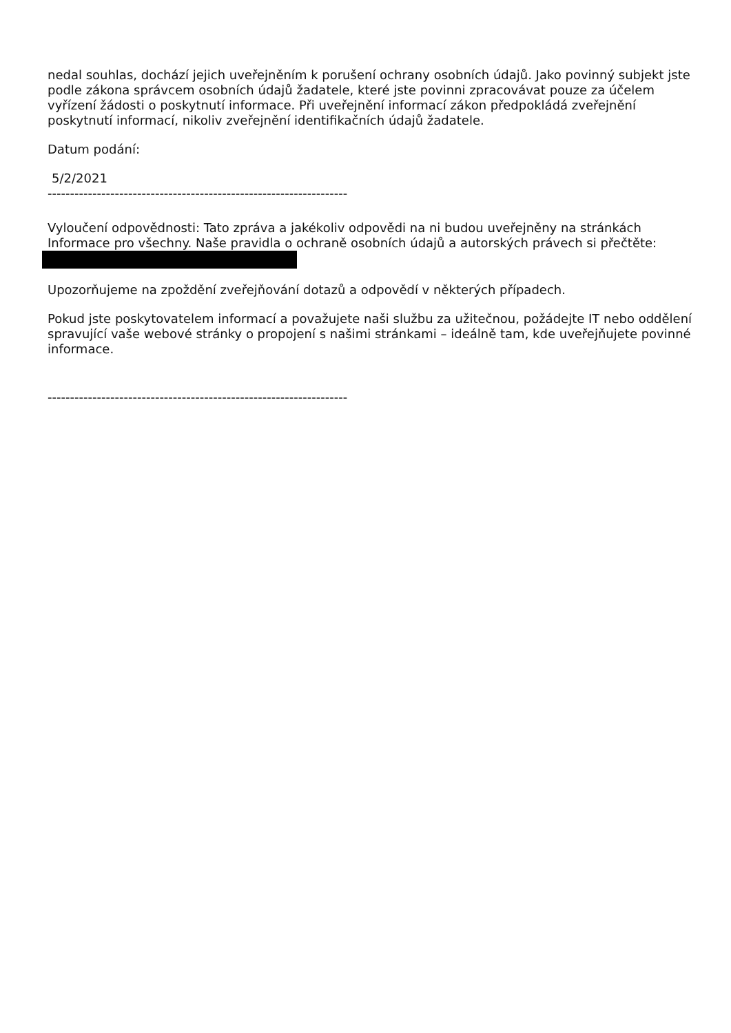nedal souhlas, dochází jejich uveřejněním k porušení ochrany osobních údajů. Jako povinný subjekt jste podle zákona správcem osobních údajů žadatele, které jste povinni zpracovávat pouze za účelem vyřízení žádosti o poskytnutí informace. Při uveřejnění informací zákon předpokládá zveřejnění poskytnutí informací, nikoliv zveřejnění identifikačních údajů žadatele.
Datum podání:
5/2/2021
-------------------------------------------------------------------
Vyloučení odpovědnosti: Tato zpráva a jakékoliv odpovědi na ni budou uveřejněny na stránkách Informace pro všechny. Naše pravidla o ochraně osobních údajů a autorských právech si přečtěte:
Upozorňujeme na zpoždění zveřejňování dotazů a odpovědí v některých případech.
Pokud jste poskytovatelem informací a považujete naši službu za užitečnou, požádejte IT nebo oddělení spravující vaše webové stránky o propojení s našimi stránkami – ideálně tam, kde uveřejňujete povinné informace.
-------------------------------------------------------------------